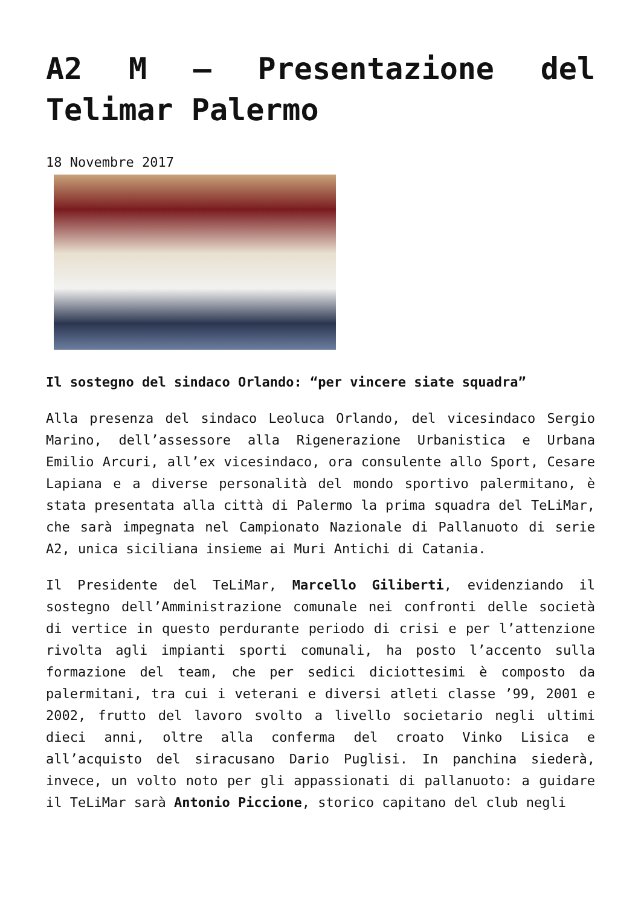A2 M – Presentazione del Telimar Palermo
18 Novembre 2017
Il sostegno del sindaco Orlando: “per vincere siate squadra”
Alla presenza del sindaco Leoluca Orlando, del vicesindaco Sergio Marino, dell’assessore alla Rigenerazione Urbanistica e Urbana Emilio Arcuri, all’ex vicesindaco, ora consulente allo Sport, Cesare Lapiana e a diverse personalità del mondo sportivo palermitano, è stata presentata alla città di Palermo la prima squadra del TeLiMar, che sarà impegnata nel Campionato Nazionale di Pallanuoto di serie A2, unica siciliana insieme ai Muri Antichi di Catania.
Il Presidente del TeLiMar, Marcello Giliberti, evidenziando il sostegno dell’Amministrazione comunale nei confronti delle società di vertice in questo perdurante periodo di crisi e per l’attenzione rivolta agli impianti sporti comunali, ha posto l’accento sulla formazione del team, che per sedici diciottesimi è composto da palermitani, tra cui i veterani e diversi atleti classe ’99, 2001 e 2002, frutto del lavoro svolto a livello societario negli ultimi dieci anni, oltre alla conferma del croato Vinko Lisica e all’acquisto del siracusano Dario Puglisi. In panchina siederà, invece, un volto noto per gli appassionati di pallanuoto: a guidare il TeLiMar sarà Antonio Piccione, storico capitano del club negli